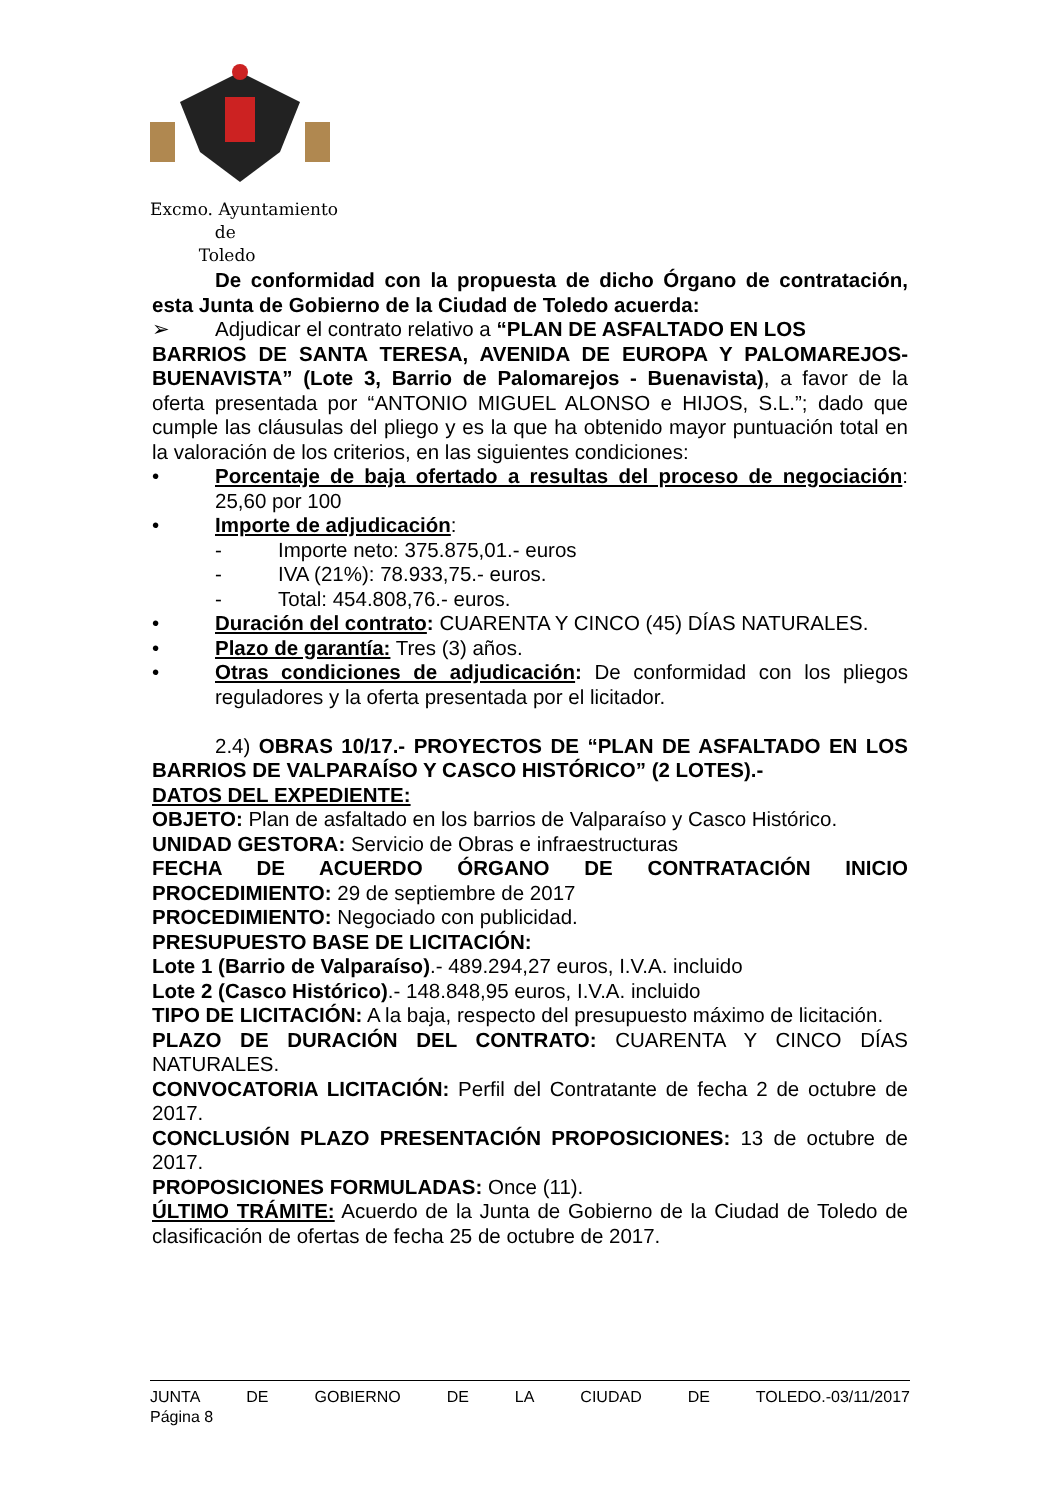Excmo. Ayuntamiento
de
Toledo
De conformidad con la propuesta de dicho Órgano de contratación, esta Junta de Gobierno de la Ciudad de Toledo acuerda:
➢ Adjudicar el contrato relativo a “PLAN DE ASFALTADO EN LOS
BARRIOS DE SANTA TERESA, AVENIDA DE EUROPA Y PALOMAREJOS-BUENAVISTA” (Lote 3, Barrio de Palomarejos - Buenavista), a favor de la oferta presentada por “ANTONIO MIGUEL ALONSO e HIJOS, S.L.”; dado que cumple las cláusulas del pliego y es la que ha obtenido mayor puntuación total en la valoración de los criterios, en las siguientes condiciones:
• Porcentaje de baja ofertado a resultas del proceso de negociación: 25,60 por 100
• Importe de adjudicación:
- Importe neto: 375.875,01.- euros
- IVA (21%): 78.933,75.- euros.
- Total: 454.808,76.- euros.
• Duración del contrato: CUARENTA Y CINCO (45) DÍAS NATURALES.
• Plazo de garantía: Tres (3) años.
• Otras condiciones de adjudicación: De conformidad con los pliegos reguladores y la oferta presentada por el licitador.
2.4) OBRAS 10/17.- PROYECTOS DE “PLAN DE ASFALTADO EN LOS BARRIOS DE VALPARAÍSO Y CASCO HISTÓRICO” (2 LOTES).-
DATOS DEL EXPEDIENTE:
OBJETO: Plan de asfaltado en los barrios de Valparaíso y Casco Histórico.
UNIDAD GESTORA: Servicio de Obras e infraestructuras
FECHA DE ACUERDO ÓRGANO DE CONTRATACIÓN INICIO PROCEDIMIENTO: 29 de septiembre de 2017
PROCEDIMIENTO: Negociado con publicidad.
PRESUPUESTO BASE DE LICITACIÓN:
Lote 1 (Barrio de Valparaíso).- 489.294,27 euros, I.V.A. incluido
Lote 2 (Casco Histórico).- 148.848,95 euros, I.V.A. incluido
TIPO DE LICITACIÓN: A la baja, respecto del presupuesto máximo de licitación.
PLAZO DE DURACIÓN DEL CONTRATO: CUARENTA Y CINCO DÍAS NATURALES.
CONVOCATORIA LICITACIÓN: Perfil del Contratante de fecha 2 de octubre de 2017.
CONCLUSIÓN PLAZO PRESENTACIÓN PROPOSICIONES: 13 de octubre de 2017.
PROPOSICIONES FORMULADAS: Once (11).
ÚLTIMO TRÁMITE: Acuerdo de la Junta de Gobierno de la Ciudad de Toledo de clasificación de ofertas de fecha 25 de octubre de 2017.
JUNTA DE GOBIERNO DE LA CIUDAD DE TOLEDO.-03/11/2017
Página 8